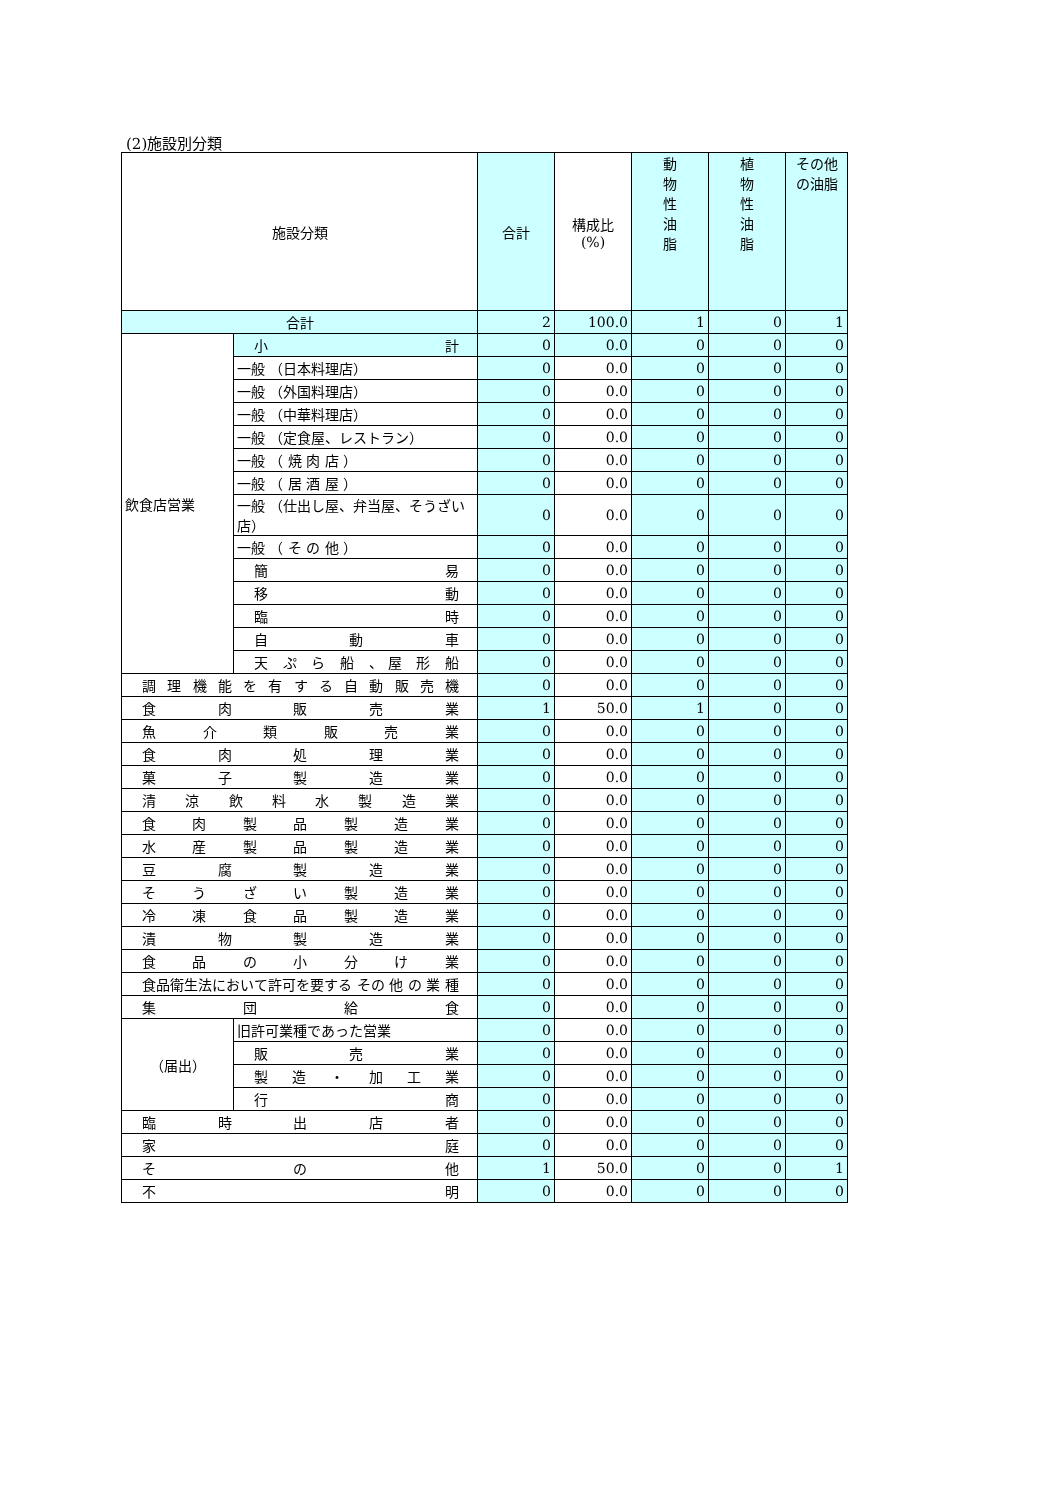(2)施設別分類
| 施設分類 | | 合計 | 構成比 (%) | 動 物 性 油 脂 | 植 物 性 油 脂 | その他の油脂 |
| --- | --- | --- | --- | --- | --- | --- |
| 合計 | | 2 | 100.0 | 1 | 0 | 1 |
| 飲食店営業 | 小 計 | 0 | 0.0 | 0 | 0 | 0 |
| | 一般 （日本料理店） | 0 | 0.0 | 0 | 0 | 0 |
| | 一般 （外国料理店） | 0 | 0.0 | 0 | 0 | 0 |
| | 一般 （中華料理店） | 0 | 0.0 | 0 | 0 | 0 |
| | 一般 （定食屋、レストラン） | 0 | 0.0 | 0 | 0 | 0 |
| | 一般 （ 焼 肉 店 ） | 0 | 0.0 | 0 | 0 | 0 |
| | 一般 （ 居 酒 屋 ） | 0 | 0.0 | 0 | 0 | 0 |
| | 一般 （仕出し屋、弁当屋、そうざい店） | 0 | 0.0 | 0 | 0 | 0 |
| | 一般 （ そ の 他 ） | 0 | 0.0 | 0 | 0 | 0 |
| | 簡 易 | 0 | 0.0 | 0 | 0 | 0 |
| | 移 動 | 0 | 0.0 | 0 | 0 | 0 |
| | 臨 時 | 0 | 0.0 | 0 | 0 | 0 |
| | 自 動 車 | 0 | 0.0 | 0 | 0 | 0 |
| | 天 ぷ ら 船 、屋 形 船 | 0 | 0.0 | 0 | 0 | 0 |
| 調理機能を有する自動販売機 | | 0 | 0.0 | 0 | 0 | 0 |
| 食 肉 販 売 業 | | 1 | 50.0 | 1 | 0 | 0 |
| 魚 介 類 販 売 業 | | 0 | 0.0 | 0 | 0 | 0 |
| 食 肉 処 理 業 | | 0 | 0.0 | 0 | 0 | 0 |
| 菓 子 製 造 業 | | 0 | 0.0 | 0 | 0 | 0 |
| 清 涼 飲 料 水 製 造 業 | | 0 | 0.0 | 0 | 0 | 0 |
| 食 肉 製 品 製 造 業 | | 0 | 0.0 | 0 | 0 | 0 |
| 水 産 製 品 製 造 業 | | 0 | 0.0 | 0 | 0 | 0 |
| 豆 腐 製 造 業 | | 0 | 0.0 | 0 | 0 | 0 |
| そ う ざ い 製 造 業 | | 0 | 0.0 | 0 | 0 | 0 |
| 冷 凍 食 品 製 造 業 | | 0 | 0.0 | 0 | 0 | 0 |
| 漬 物 製 造 業 | | 0 | 0.0 | 0 | 0 | 0 |
| 食 品 の 小 分 け 業 | | 0 | 0.0 | 0 | 0 | 0 |
| 食品衛生法において許可を要する その 他 の 業 種 | | 0 | 0.0 | 0 | 0 | 0 |
| 集 団 給 食 | | 0 | 0.0 | 0 | 0 | 0 |
| （届出） | 旧許可業種であった営業 | 0 | 0.0 | 0 | 0 | 0 |
| | 販 売 業 | 0 | 0.0 | 0 | 0 | 0 |
| | 製 造 ・ 加 工 業 | 0 | 0.0 | 0 | 0 | 0 |
| | 行 商 | 0 | 0.0 | 0 | 0 | 0 |
| 臨 時 出 店 者 | | 0 | 0.0 | 0 | 0 | 0 |
| 家 庭 | | 0 | 0.0 | 0 | 0 | 0 |
| そ の 他 | | 1 | 50.0 | 0 | 0 | 1 |
| 不 明 | | 0 | 0.0 | 0 | 0 | 0 |